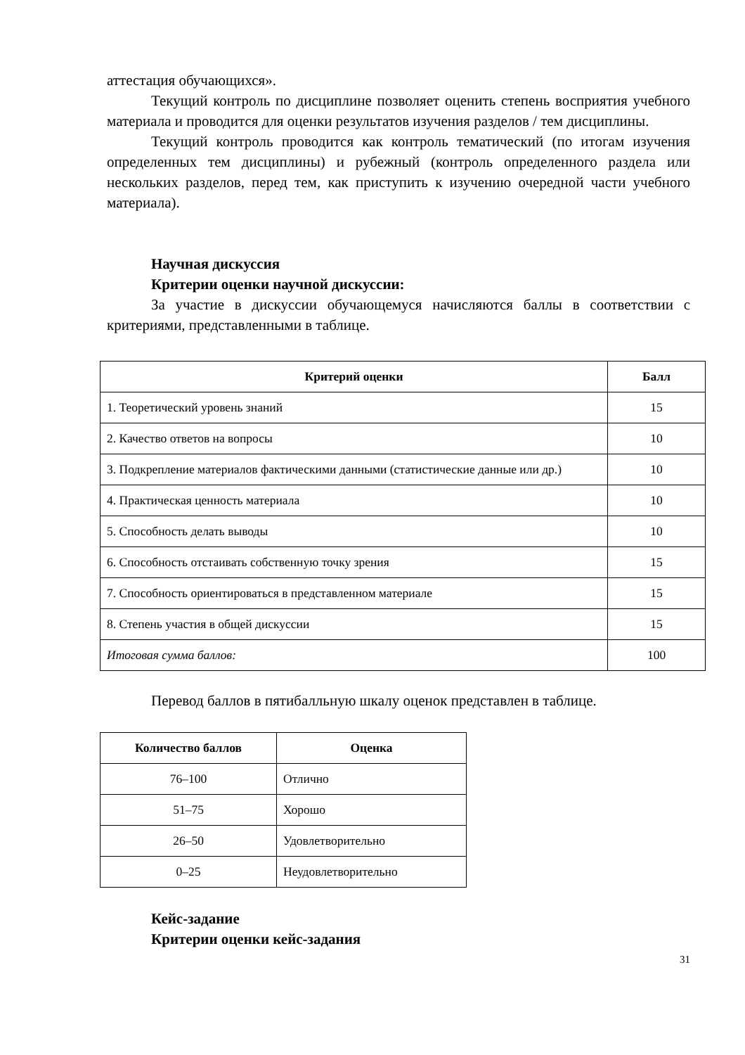аттестация обучающихся».
Текущий контроль по дисциплине позволяет оценить степень восприятия учебного материала и проводится для оценки результатов изучения разделов / тем дисциплины.
Текущий контроль проводится как контроль тематический (по итогам изучения определенных тем дисциплины) и рубежный (контроль определенного раздела или нескольких разделов, перед тем, как приступить к изучению очередной части учебного материала).
Научная дискуссия
Критерии оценки научной дискуссии:
За участие в дискуссии обучающемуся начисляются баллы в соответствии с критериями, представленными в таблице.
| Критерий оценки | Балл |
| --- | --- |
| 1. Теоретический уровень знаний | 15 |
| 2. Качество ответов на вопросы | 10 |
| 3. Подкрепление материалов фактическими данными (статистические данные или др.) | 10 |
| 4. Практическая ценность материала | 10 |
| 5. Способность делать выводы | 10 |
| 6. Способность отстаивать собственную точку зрения | 15 |
| 7. Способность ориентироваться в представленном материале | 15 |
| 8. Степень участия в общей дискуссии | 15 |
| Итоговая сумма баллов: | 100 |
Перевод баллов в пятибалльную шкалу оценок представлен в таблице.
| Количество баллов | Оценка |
| --- | --- |
| 76–100 | Отлично |
| 51–75 | Хорошо |
| 26–50 | Удовлетворительно |
| 0–25 | Неудовлетворительно |
Кейс-задание
Критерии оценки кейс-задания
31